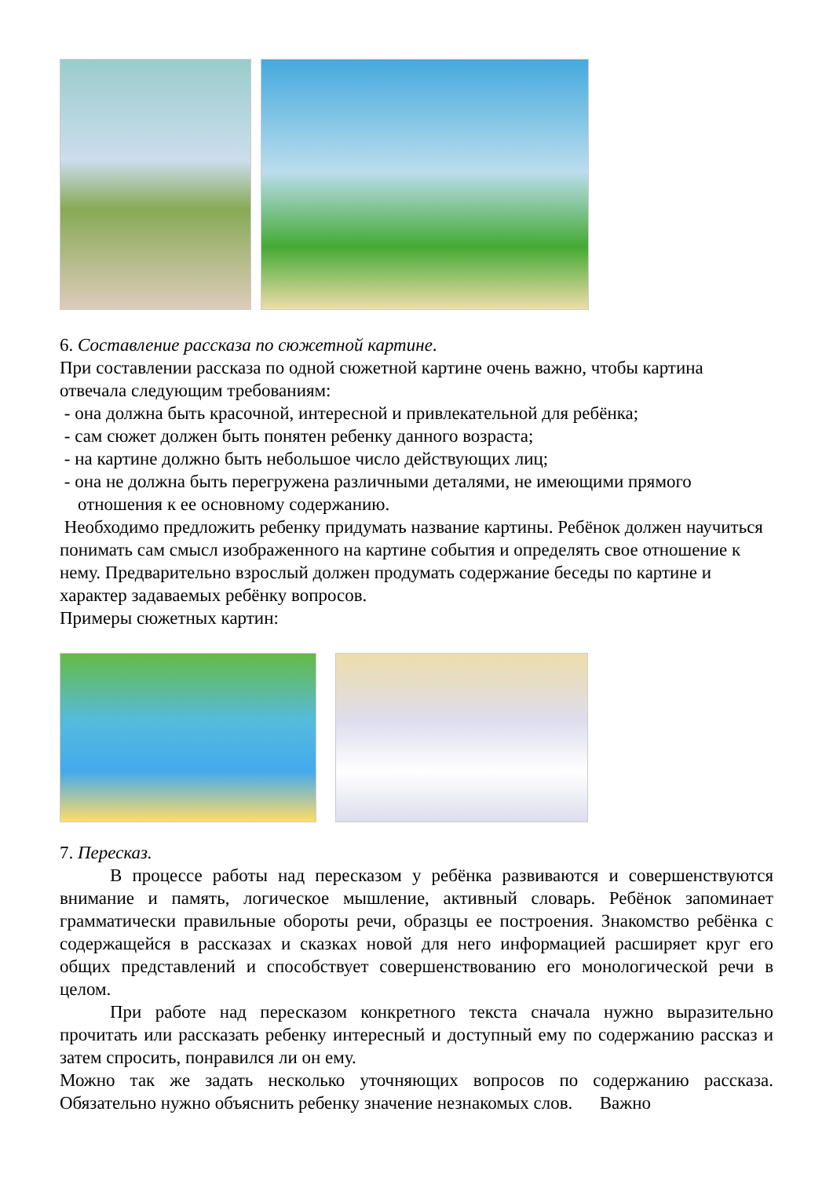6. Составление рассказа по сюжетной картине.
При составлении рассказа по одной сюжетной картине очень важно, чтобы картина отвечала следующим требованиям:
- она должна быть красочной, интересной и привлекательной для ребёнка;
- сам сюжет должен быть понятен ребенку данного возраста;
- на картине должно быть небольшое число действующих лиц;
- она не должна быть перегружена различными деталями, не имеющими прямого
отношения к ее основному содержанию.
Необходимо предложить ребенку придумать название картины. Ребёнок должен научиться понимать сам смысл изображенного на картине события и определять свое отношение к нему. Предварительно взрослый должен продумать содержание беседы по картине и характер задаваемых ребёнку вопросов.
Примеры сюжетных картин:
7. Пересказ.
В процессе работы над пересказом у ребёнка развиваются и совершенствуются внимание и память, логическое мышление, активный словарь. Ребёнок запоминает грамматически правильные обороты речи, образцы ее построения. Знакомство ребёнка с содержащейся в рассказах и сказках новой для него информацией расширяет круг его общих представлений и способствует совершенствованию его монологической речи в целом.
При работе над пересказом конкретного текста сначала нужно выразительно прочитать или рассказать ребенку интересный и доступный ему по содержанию рассказ и затем спросить, понравился ли он ему.
Можно так же задать несколько уточняющих вопросов по содержанию рассказа. Обязательно нужно объяснить ребенку значение незнакомых слов. Важно